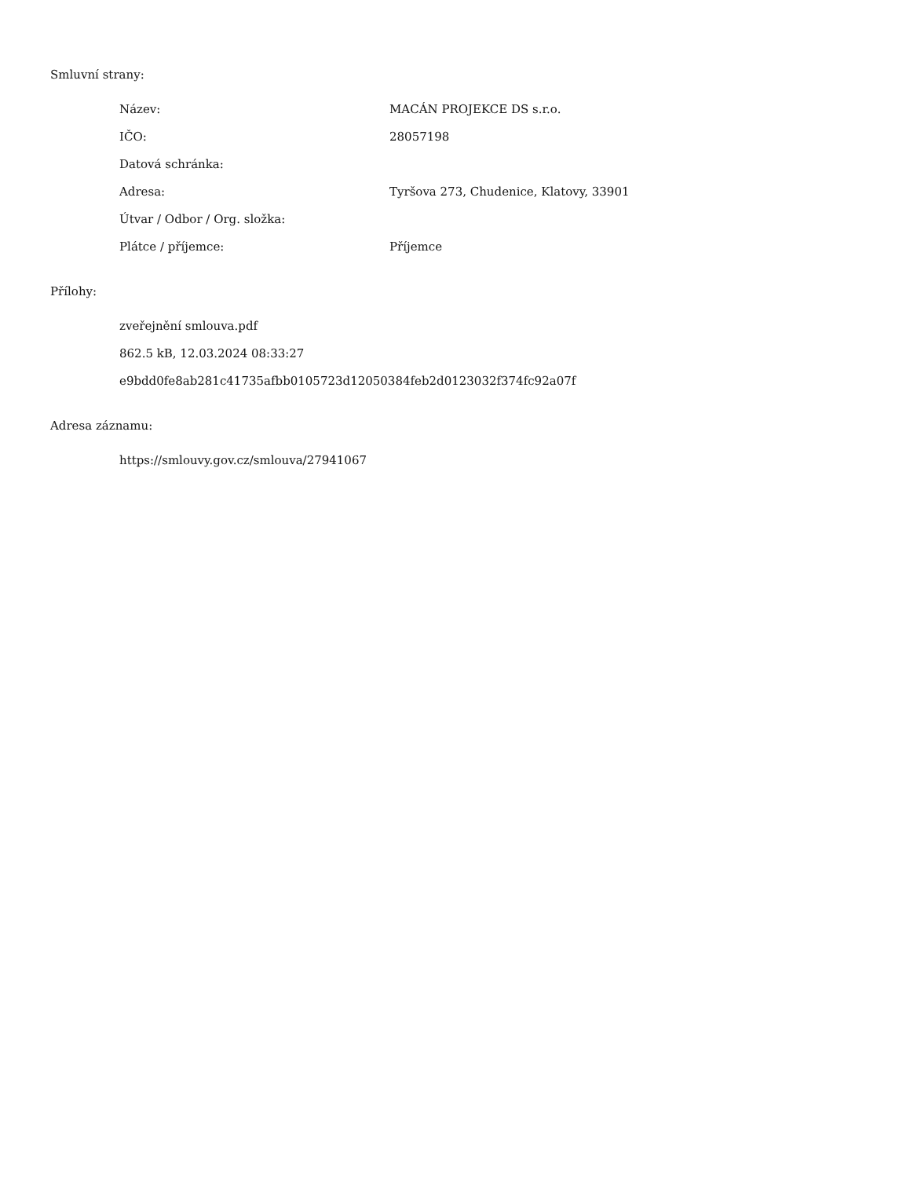Smluvní strany:
| Název: | MACÁN PROJEKCE DS s.r.o. |
| IČO: | 28057198 |
| Datová schránka: | |
| Adresa: | Tyršova 273, Chudenice, Klatovy, 33901 |
| Útvar / Odbor / Org. složka: | |
| Plátce / příjemce: | Příjemce |
Přílohy:
zveřejnění smlouva.pdf
862.5 kB, 12.03.2024 08:33:27
e9bdd0fe8ab281c41735afbb0105723d12050384feb2d0123032f374fc92a07f
Adresa záznamu:
https://smlouvy.gov.cz/smlouva/27941067